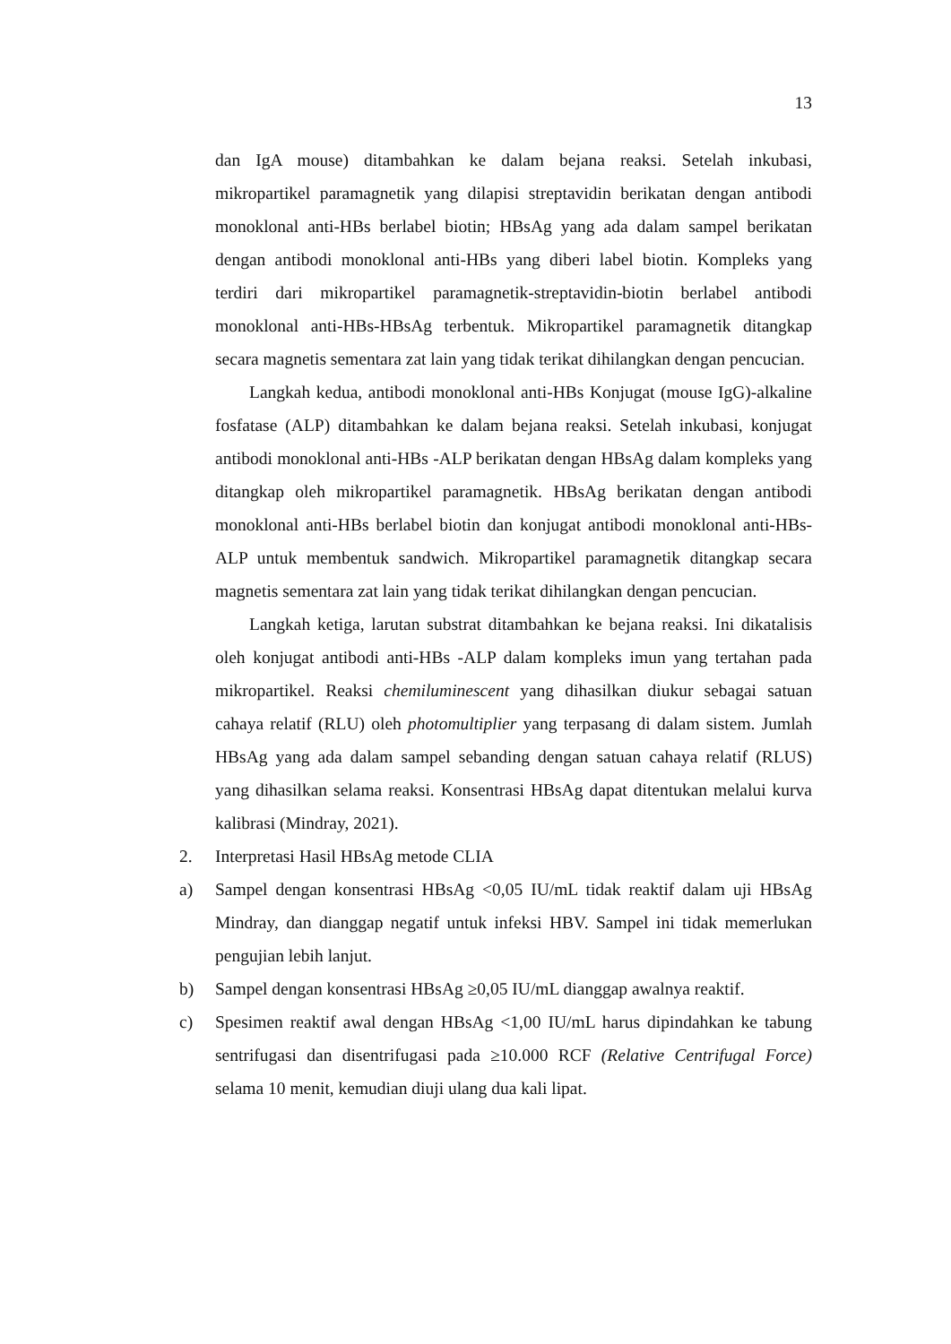13
dan IgA mouse) ditambahkan ke dalam bejana reaksi. Setelah inkubasi, mikropartikel paramagnetik yang dilapisi streptavidin berikatan dengan antibodi monoklonal anti-HBs berlabel biotin; HBsAg yang ada dalam sampel berikatan dengan antibodi monoklonal anti-HBs yang diberi label biotin. Kompleks yang terdiri dari mikropartikel paramagnetik-streptavidin-biotin berlabel antibodi monoklonal anti-HBs-HBsAg terbentuk. Mikropartikel paramagnetik ditangkap secara magnetis sementara zat lain yang tidak terikat dihilangkan dengan pencucian.
Langkah kedua, antibodi monoklonal anti-HBs Konjugat (mouse IgG)-alkaline fosfatase (ALP) ditambahkan ke dalam bejana reaksi. Setelah inkubasi, konjugat antibodi monoklonal anti-HBs -ALP berikatan dengan HBsAg dalam kompleks yang ditangkap oleh mikropartikel paramagnetik. HBsAg berikatan dengan antibodi monoklonal anti-HBs berlabel biotin dan konjugat antibodi monoklonal anti-HBs-ALP untuk membentuk sandwich. Mikropartikel paramagnetik ditangkap secara magnetis sementara zat lain yang tidak terikat dihilangkan dengan pencucian.
Langkah ketiga, larutan substrat ditambahkan ke bejana reaksi. Ini dikatalisis oleh konjugat antibodi anti-HBs -ALP dalam kompleks imun yang tertahan pada mikropartikel. Reaksi chemiluminescent yang dihasilkan diukur sebagai satuan cahaya relatif (RLU) oleh photomultiplier yang terpasang di dalam sistem. Jumlah HBsAg yang ada dalam sampel sebanding dengan satuan cahaya relatif (RLUS) yang dihasilkan selama reaksi. Konsentrasi HBsAg dapat ditentukan melalui kurva kalibrasi (Mindray, 2021).
2. Interpretasi Hasil HBsAg metode CLIA
a) Sampel dengan konsentrasi HBsAg <0,05 IU/mL tidak reaktif dalam uji HBsAg Mindray, dan dianggap negatif untuk infeksi HBV. Sampel ini tidak memerlukan pengujian lebih lanjut.
b) Sampel dengan konsentrasi HBsAg ≥0,05 IU/mL dianggap awalnya reaktif.
c) Spesimen reaktif awal dengan HBsAg <1,00 IU/mL harus dipindahkan ke tabung sentrifugasi dan disentrifugasi pada ≥10.000 RCF (Relative Centrifugal Force) selama 10 menit, kemudian diuji ulang dua kali lipat.